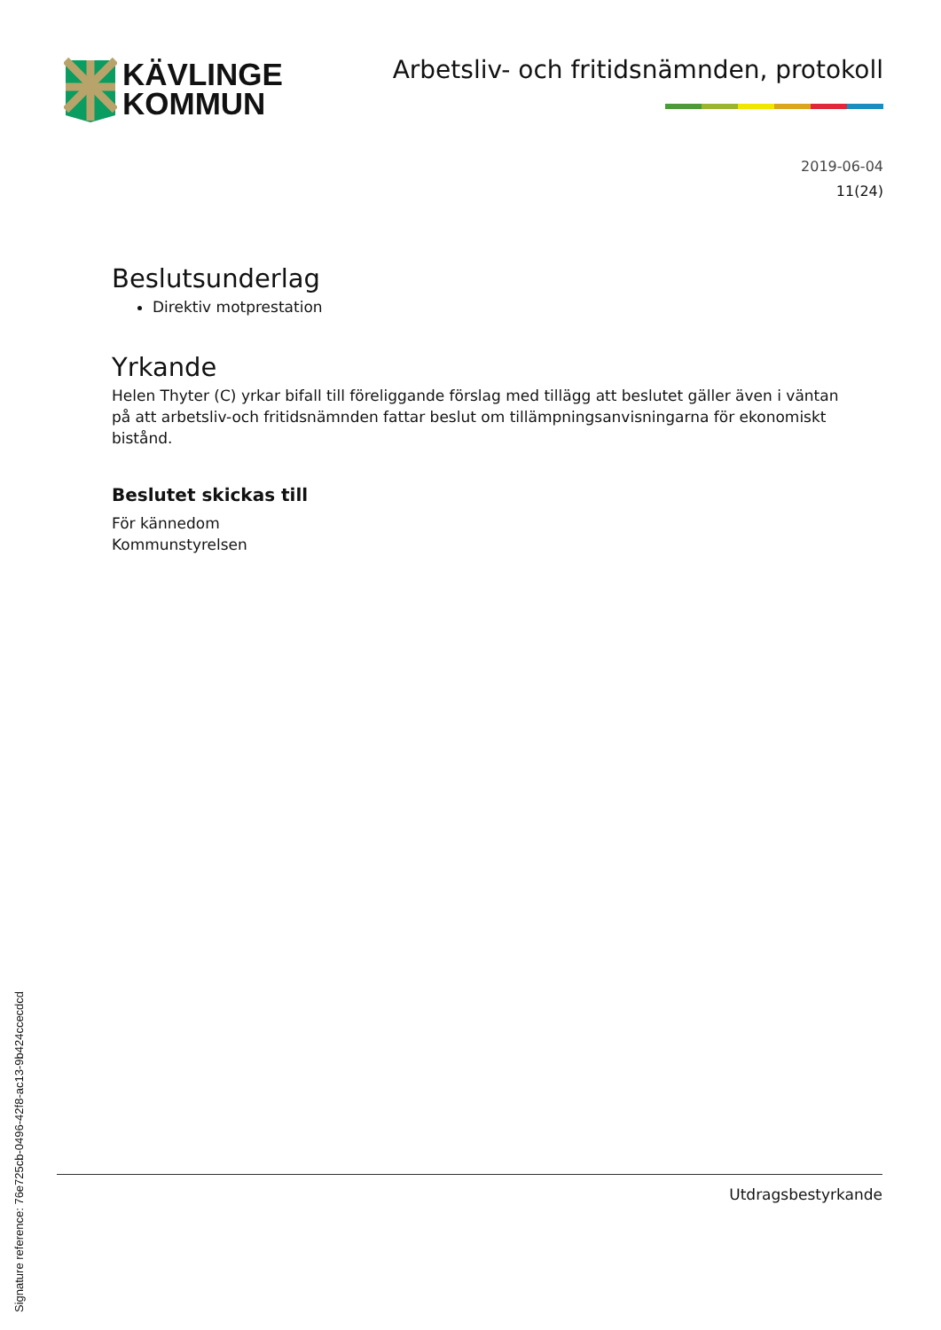KÄVLINGE
KOMMUN
Arbetsliv- och fritidsnämnden, protokoll
2019-06-04
11(24)
Beslutsunderlag
Direktiv motprestation
Yrkande
Helen Thyter (C) yrkar bifall till föreliggande förslag med tillägg att beslutet gäller även i väntan på att arbetsliv-och fritidsnämnden fattar beslut om tillämpningsanvisningarna för ekonomiskt bistånd.
Beslutet skickas till
För kännedom
Kommunstyrelsen
Utdragsbestyrkande
Signature reference: 76e725cb-0496-42f8-ac13-9b424ccecdcd